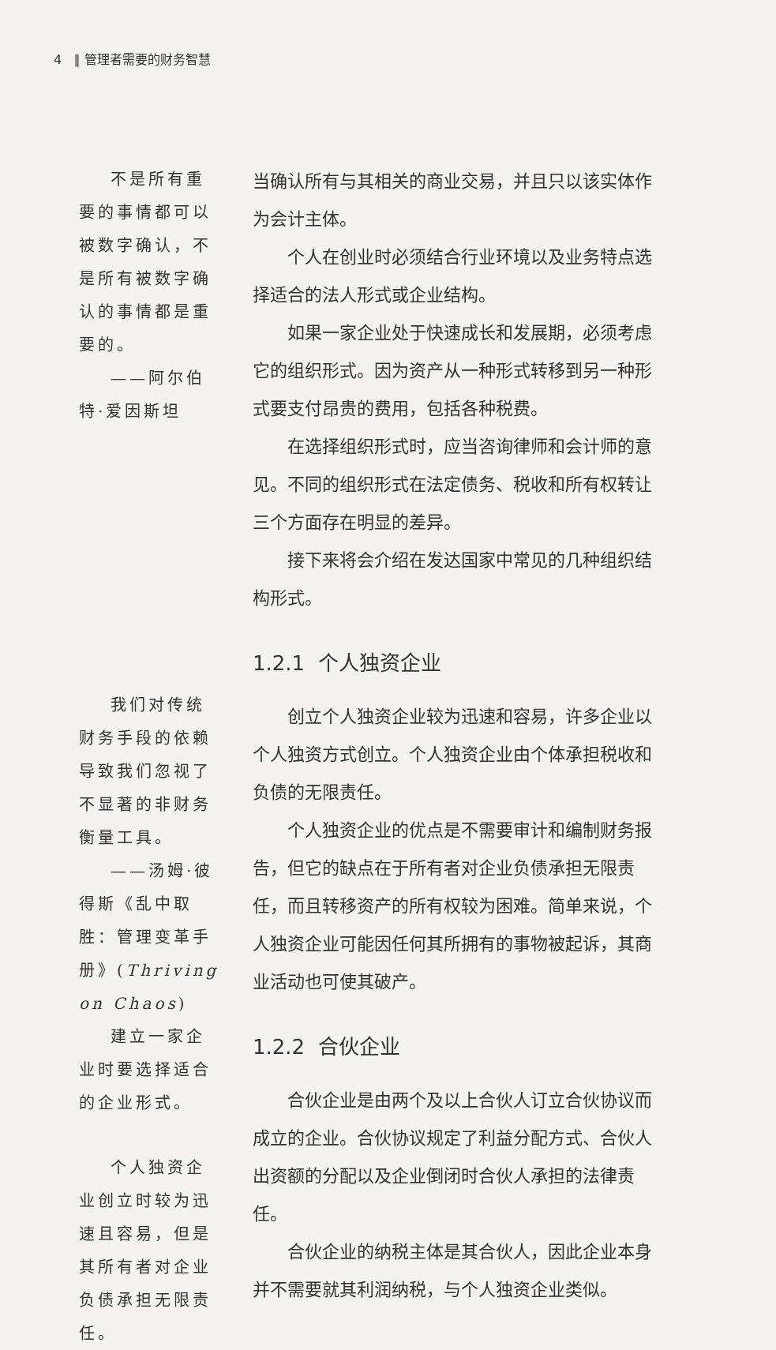4 ‖ 管理者需要的财务智慧
不是所有重要的事情都可以被数字确认，不是所有被数字确认的事情都是重要的。
——阿尔伯特·爱因斯坦
我们对传统财务手段的依赖导致我们忽视了不显著的非财务衡量工具。
——汤姆·彼得斯《乱中取胜：管理变革手册》(Thriving on Chaos)
建立一家企业时要选择适合的企业形式。
个人独资企业创立时较为迅速且容易，但是其所有者对企业负债承担无限责任。
当确认所有与其相关的商业交易，并且只以该实体作为会计主体。
个人在创业时必须结合行业环境以及业务特点选择适合的法人形式或企业结构。
如果一家企业处于快速成长和发展期，必须考虑它的组织形式。因为资产从一种形式转移到另一种形式要支付昂贵的费用，包括各种税费。
在选择组织形式时，应当咨询律师和会计师的意见。不同的组织形式在法定债务、税收和所有权转让三个方面存在明显的差异。
接下来将会介绍在发达国家中常见的几种组织结构形式。
1.2.1 个人独资企业
创立个人独资企业较为迅速和容易，许多企业以个人独资方式创立。个人独资企业由个体承担税收和负债的无限责任。
个人独资企业的优点是不需要审计和编制财务报告，但它的缺点在于所有者对企业负债承担无限责任，而且转移资产的所有权较为困难。简单来说，个人独资企业可能因任何其所拥有的事物被起诉，其商业活动也可使其破产。
1.2.2 合伙企业
合伙企业是由两个及以上合伙人订立合伙协议而成立的企业。合伙协议规定了利益分配方式、合伙人出资额的分配以及企业倒闭时合伙人承担的法律责任。
合伙企业的纳税主体是其合伙人，因此企业本身并不需要就其利润纳税，与个人独资企业类似。